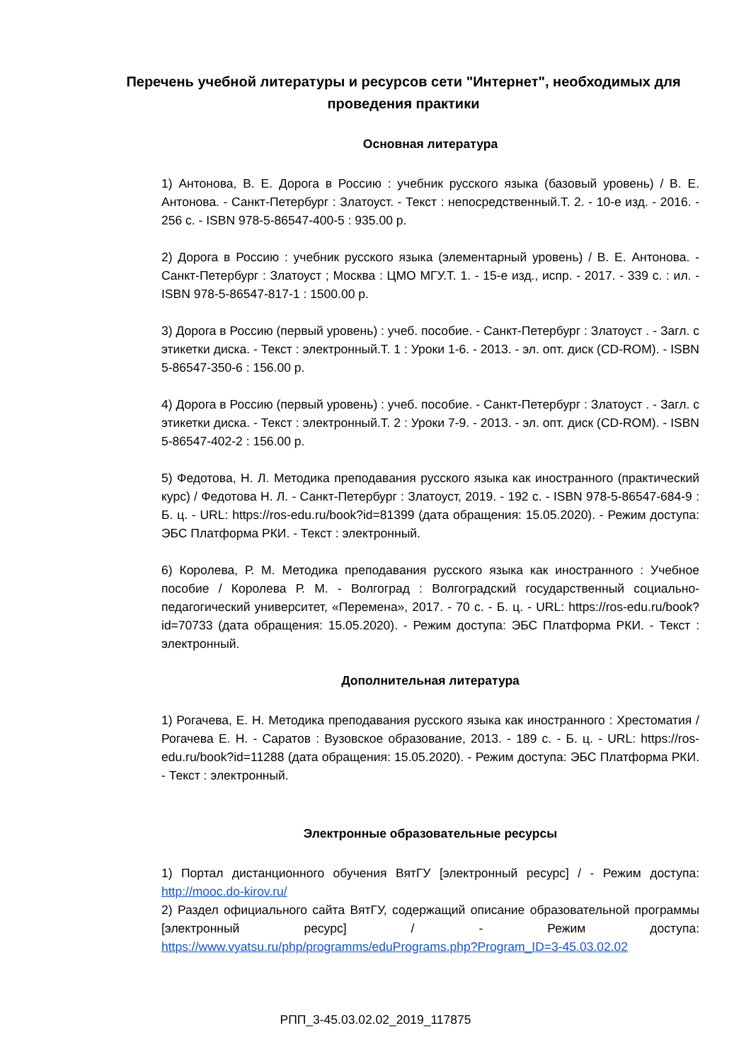Перечень учебной литературы и ресурсов сети "Интернет", необходимых для проведения практики
Основная литература
1) Антонова, В. Е. Дорога в Россию : учебник русского языка (базовый уровень) / В. Е. Антонова. - Санкт-Петербург : Златоуст. - Текст : непосредственный.Т. 2. - 10-е изд. - 2016. - 256 с. - ISBN 978-5-86547-400-5 : 935.00 р.
2) Дорога в Россию : учебник русского языка (элементарный уровень) / В. Е. Антонова. - Санкт-Петербург : Златоуст ; Москва : ЦМО МГУ.Т. 1. - 15-е изд., испр. - 2017. - 339 с. : ил. - ISBN 978-5-86547-817-1 : 1500.00 р.
3) Дорога в Россию (первый уровень) : учеб. пособие. - Санкт-Петербург : Златоуст . - Загл. с этикетки диска. - Текст : электронный.Т. 1 : Уроки 1-6. - 2013. - эл. опт. диск (CD-ROM). - ISBN 5-86547-350-6 : 156.00 р.
4) Дорога в Россию (первый уровень) : учеб. пособие. - Санкт-Петербург : Златоуст . - Загл. с этикетки диска. - Текст : электронный.Т. 2 : Уроки 7-9. - 2013. - эл. опт. диск (CD-ROM). - ISBN 5-86547-402-2 : 156.00 р.
5) Федотова, Н. Л. Методика преподавания русского языка как иностранного (практический курс) / Федотова Н. Л. - Санкт-Петербург : Златоуст, 2019. - 192 с. - ISBN 978-5-86547-684-9 : Б. ц. - URL: https://ros-edu.ru/book?id=81399 (дата обращения: 15.05.2020). - Режим доступа: ЭБС Платформа РКИ. - Текст : электронный.
6) Королева, Р. М. Методика преподавания русского языка как иностранного : Учебное пособие / Королева Р. М. - Волгоград : Волгоградский государственный социально-педагогический университет, «Перемена», 2017. - 70 с. - Б. ц. - URL: https://ros-edu.ru/book?id=70733 (дата обращения: 15.05.2020). - Режим доступа: ЭБС Платформа РКИ. - Текст : электронный.
Дополнительная литература
1) Рогачева, Е. Н. Методика преподавания русского языка как иностранного : Хрестоматия / Рогачева Е. Н. - Саратов : Вузовское образование, 2013. - 189 с. - Б. ц. - URL: https://ros-edu.ru/book?id=11288 (дата обращения: 15.05.2020). - Режим доступа: ЭБС Платформа РКИ. - Текст : электронный.
Электронные образовательные ресурсы
1) Портал дистанционного обучения ВятГУ [электронный ресурс] / - Режим доступа: http://mooc.do-kirov.ru/
2) Раздел официального сайта ВятГУ, содержащий описание образовательной программы [электронный ресурс] / - Режим доступа: https://www.vyatsu.ru/php/programms/eduPrograms.php?Program_ID=3-45.03.02.02
РПП_3-45.03.02.02_2019_117875